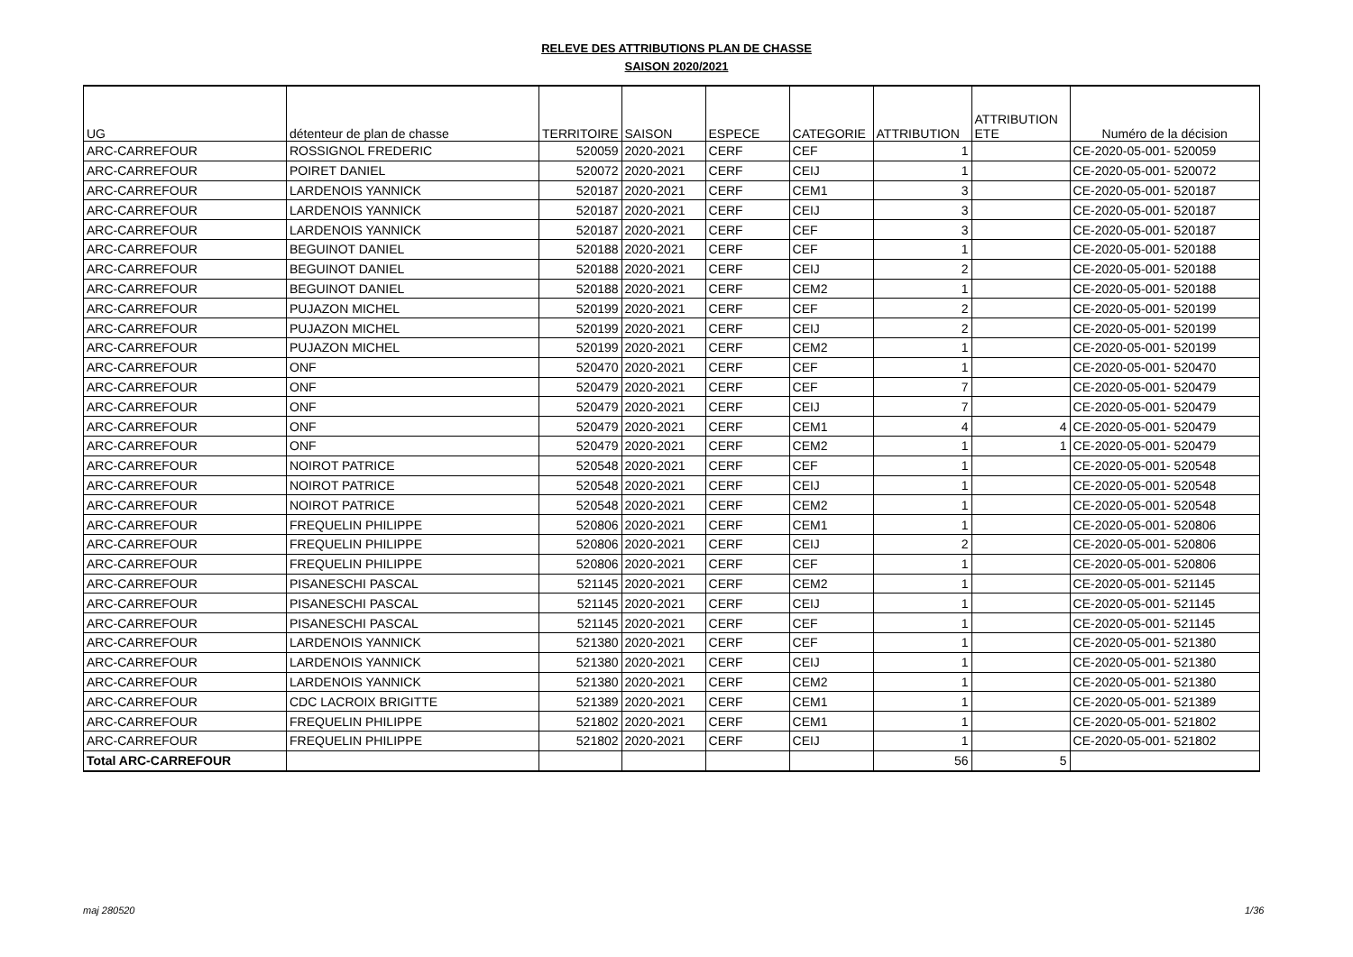RELEVE DES ATTRIBUTIONS PLAN DE CHASSE
SAISON 2020/2021
| UG | détenteur de plan de chasse | TERRITOIRE | SAISON | ESPECE | CATEGORIE | ATTRIBUTION | ATTRIBUTION ETE | Numéro de la décision |
| --- | --- | --- | --- | --- | --- | --- | --- | --- |
| ARC-CARREFOUR | ROSSIGNOL FREDERIC | 520059 | 2020-2021 | CERF | CEF | 1 | | CE-2020-05-001- 520059 |
| ARC-CARREFOUR | POIRET DANIEL | 520072 | 2020-2021 | CERF | CEIJ | 1 | | CE-2020-05-001- 520072 |
| ARC-CARREFOUR | LARDENOIS YANNICK | 520187 | 2020-2021 | CERF | CEM1 | 3 | | CE-2020-05-001- 520187 |
| ARC-CARREFOUR | LARDENOIS YANNICK | 520187 | 2020-2021 | CERF | CEIJ | 3 | | CE-2020-05-001- 520187 |
| ARC-CARREFOUR | LARDENOIS YANNICK | 520187 | 2020-2021 | CERF | CEF | 3 | | CE-2020-05-001- 520187 |
| ARC-CARREFOUR | BEGUINOT DANIEL | 520188 | 2020-2021 | CERF | CEF | 1 | | CE-2020-05-001- 520188 |
| ARC-CARREFOUR | BEGUINOT DANIEL | 520188 | 2020-2021 | CERF | CEIJ | 2 | | CE-2020-05-001- 520188 |
| ARC-CARREFOUR | BEGUINOT DANIEL | 520188 | 2020-2021 | CERF | CEM2 | 1 | | CE-2020-05-001- 520188 |
| ARC-CARREFOUR | PUJAZON MICHEL | 520199 | 2020-2021 | CERF | CEF | 2 | | CE-2020-05-001- 520199 |
| ARC-CARREFOUR | PUJAZON MICHEL | 520199 | 2020-2021 | CERF | CEIJ | 2 | | CE-2020-05-001- 520199 |
| ARC-CARREFOUR | PUJAZON MICHEL | 520199 | 2020-2021 | CERF | CEM2 | 1 | | CE-2020-05-001- 520199 |
| ARC-CARREFOUR | ONF | 520470 | 2020-2021 | CERF | CEF | 1 | | CE-2020-05-001- 520470 |
| ARC-CARREFOUR | ONF | 520479 | 2020-2021 | CERF | CEF | 7 | | CE-2020-05-001- 520479 |
| ARC-CARREFOUR | ONF | 520479 | 2020-2021 | CERF | CEIJ | 7 | | CE-2020-05-001- 520479 |
| ARC-CARREFOUR | ONF | 520479 | 2020-2021 | CERF | CEM1 | 4 | 4 | CE-2020-05-001- 520479 |
| ARC-CARREFOUR | ONF | 520479 | 2020-2021 | CERF | CEM2 | 1 | 1 | CE-2020-05-001- 520479 |
| ARC-CARREFOUR | NOIROT PATRICE | 520548 | 2020-2021 | CERF | CEF | 1 | | CE-2020-05-001- 520548 |
| ARC-CARREFOUR | NOIROT PATRICE | 520548 | 2020-2021 | CERF | CEIJ | 1 | | CE-2020-05-001- 520548 |
| ARC-CARREFOUR | NOIROT PATRICE | 520548 | 2020-2021 | CERF | CEM2 | 1 | | CE-2020-05-001- 520548 |
| ARC-CARREFOUR | FREQUELIN PHILIPPE | 520806 | 2020-2021 | CERF | CEM1 | 1 | | CE-2020-05-001- 520806 |
| ARC-CARREFOUR | FREQUELIN PHILIPPE | 520806 | 2020-2021 | CERF | CEIJ | 2 | | CE-2020-05-001- 520806 |
| ARC-CARREFOUR | FREQUELIN PHILIPPE | 520806 | 2020-2021 | CERF | CEF | 1 | | CE-2020-05-001- 520806 |
| ARC-CARREFOUR | PISANESCHI PASCAL | 521145 | 2020-2021 | CERF | CEM2 | 1 | | CE-2020-05-001- 521145 |
| ARC-CARREFOUR | PISANESCHI PASCAL | 521145 | 2020-2021 | CERF | CEIJ | 1 | | CE-2020-05-001- 521145 |
| ARC-CARREFOUR | PISANESCHI PASCAL | 521145 | 2020-2021 | CERF | CEF | 1 | | CE-2020-05-001- 521145 |
| ARC-CARREFOUR | LARDENOIS YANNICK | 521380 | 2020-2021 | CERF | CEF | 1 | | CE-2020-05-001- 521380 |
| ARC-CARREFOUR | LARDENOIS YANNICK | 521380 | 2020-2021 | CERF | CEIJ | 1 | | CE-2020-05-001- 521380 |
| ARC-CARREFOUR | LARDENOIS YANNICK | 521380 | 2020-2021 | CERF | CEM2 | 1 | | CE-2020-05-001- 521380 |
| ARC-CARREFOUR | CDC LACROIX BRIGITTE | 521389 | 2020-2021 | CERF | CEM1 | 1 | | CE-2020-05-001- 521389 |
| ARC-CARREFOUR | FREQUELIN PHILIPPE | 521802 | 2020-2021 | CERF | CEM1 | 1 | | CE-2020-05-001- 521802 |
| ARC-CARREFOUR | FREQUELIN PHILIPPE | 521802 | 2020-2021 | CERF | CEIJ | 1 | | CE-2020-05-001- 521802 |
| Total ARC-CARREFOUR | | | | | | 56 | 5 | |
maj 280520 1/36